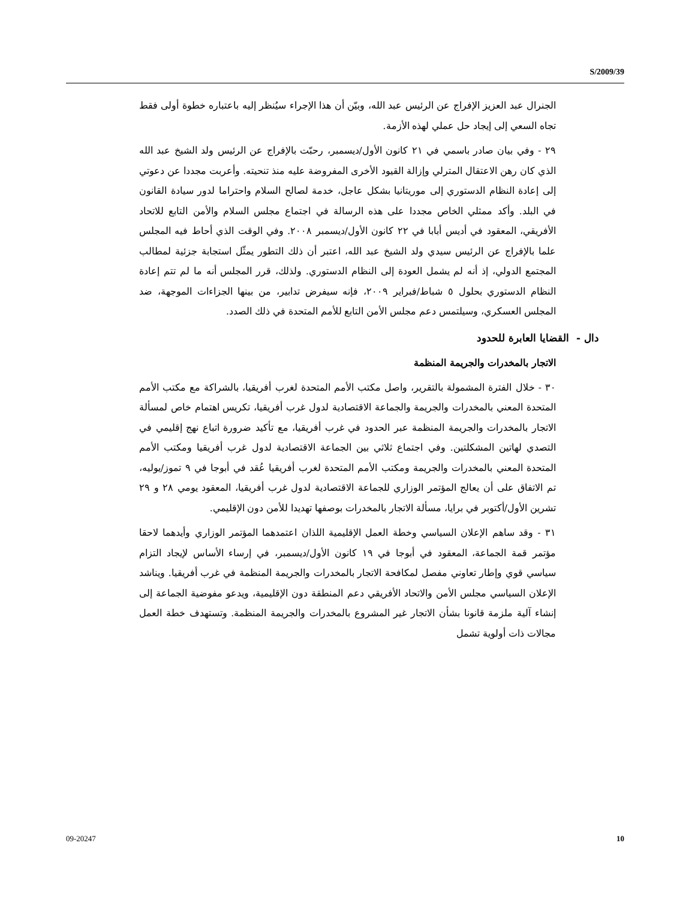S/2009/39
الجنرال عبد العزيز الإفراج عن الرئيس عبد الله، وبيّن أن هذا الإجراء سيُنظر إليه باعتباره خطوة أولى فقط تجاه السعي إلى إيجاد حل عملي لهذه الأزمة.
٢٩ - وفي بيان صادر باسمي في ٢١ كانون الأول/ديسمبر، رحبّت بالإفراج عن الرئيس ولد الشيخ عبد الله الذي كان رهن الاعتقال المترلي وإزالة القيود الأخرى المفروضة عليه منذ تنحيته. وأعربت مجددا عن دعوتي إلى إعادة النظام الدستوري إلى موريتانيا بشكل عاجل، خدمة لصالح السلام واحتراما لدور سيادة القانون في البلد. وأكد ممثلي الخاص مجددا على هذه الرسالة في اجتماع مجلس السلام والأمن التابع للاتحاد الأفريقي، المعقود في أديس أبابا في ٢٢ كانون الأول/ديسمبر ٢٠٠٨. وفي الوقت الذي أحاط فيه المجلس علما بالإفراج عن الرئيس سيدي ولد الشيخ عبد الله، اعتبر أن ذلك التطور يمثّل استجابة جزئية لمطالب المجتمع الدولي، إذ أنه لم يشمل العودة إلى النظام الدستوري. ولذلك، قرر المجلس أنه ما لم تتم إعادة النظام الدستوري بحلول ٥ شباط/فبراير ٢٠٠٩، فإنه سيفرض تدابير، من بينها الجزاءات الموجهة، ضد المجلس العسكري، وسيلتمس دعم مجلس الأمن التابع للأمم المتحدة في ذلك الصدد.
دال - القضايا العابرة للحدود
الاتجار بالمخدرات والجريمة المنظمة
٣٠ - خلال الفترة المشمولة بالتقرير، واصل مكتب الأمم المتحدة لغرب أفريقيا، بالشراكة مع مكتب الأمم المتحدة المعني بالمخدرات والجريمة والجماعة الاقتصادية لدول غرب أفريقيا، تكريس اهتمام خاص لمسألة الاتجار بالمخدرات والجريمة المنظمة عبر الحدود في غرب أفريقيا، مع تأكيد ضرورة اتباع نهج إقليمي في التصدي لهاتين المشكلتين. وفي اجتماع ثلاثي بين الجماعة الاقتصادية لدول غرب أفريقيا ومكتب الأمم المتحدة المعني بالمخدرات والجريمة ومكتب الأمم المتحدة لغرب أفريقيا عُقد في أبوجا في ٩ تموز/يوليه، تم الاتفاق على أن يعالج المؤتمر الوزاري للجماعة الاقتصادية لدول غرب أفريقيا، المعقود يومي ٢٨ و ٢٩ تشرين الأول/أكتوبر في برايا، مسألة الاتجار بالمخدرات بوصفها تهديدا للأمن دون الإقليمي.
٣١ - وقد ساهم الإعلان السياسي وخطة العمل الإقليمية اللذان اعتمدهما المؤتمر الوزاري وأيدهما لاحقا مؤتمر قمة الجماعة، المعقود في أبوجا في ١٩ كانون الأول/ديسمبر، في إرساء الأساس لإيجاد التزام سياسي قوي وإطار تعاوني مفصل لمكافحة الاتجار بالمخدرات والجريمة المنظمة في غرب أفريقيا. ويناشد الإعلان السياسي مجلس الأمن والاتحاد الأفريقي دعم المنطقة دون الإقليمية، ويدعو مفوضية الجماعة إلى إنشاء آلية ملزمة قانونا بشأن الاتجار غير المشروع بالمخدرات والجريمة المنظمة. وتستهدف خطة العمل مجالات ذات أولوية تشمل
09-20247 10